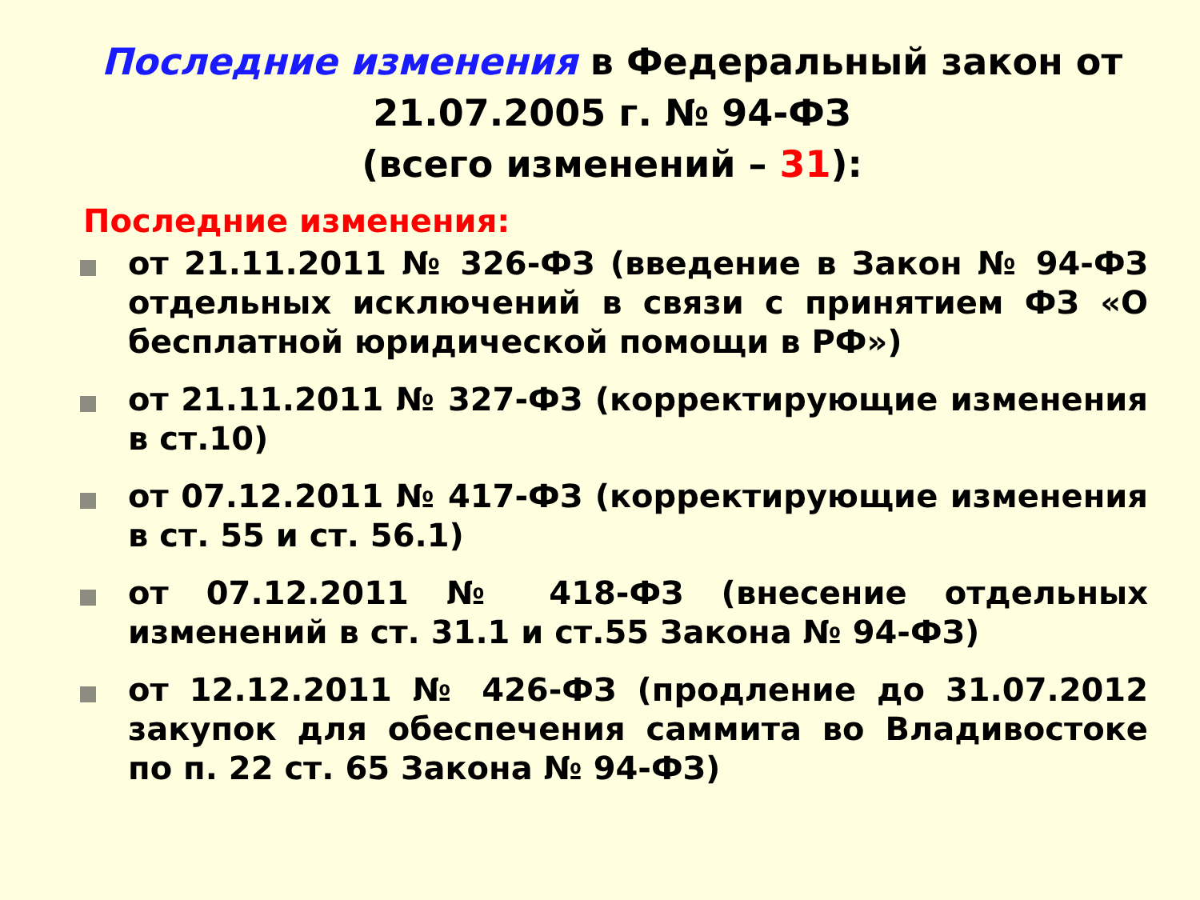Последние изменения в Федеральный закон от 21.07.2005 г. № 94-ФЗ
(всего изменений – 31):
Последние изменения:
от 21.11.2011 № 326-ФЗ (введение в Закон № 94-ФЗ отдельных исключений в связи с принятием ФЗ «О бесплатной юридической помощи в РФ»)
от 21.11.2011 № 327-ФЗ (корректирующие изменения в ст.10)
от 07.12.2011 № 417-ФЗ (корректирующие изменения в ст. 55 и ст. 56.1)
от 07.12.2011 № 418-ФЗ (внесение отдельных изменений в ст. 31.1 и ст.55 Закона № 94-ФЗ)
от 12.12.2011 № 426-ФЗ (продление до 31.07.2012 закупок для обеспечения саммита во Владивостоке по п. 22 ст. 65 Закона № 94-ФЗ)